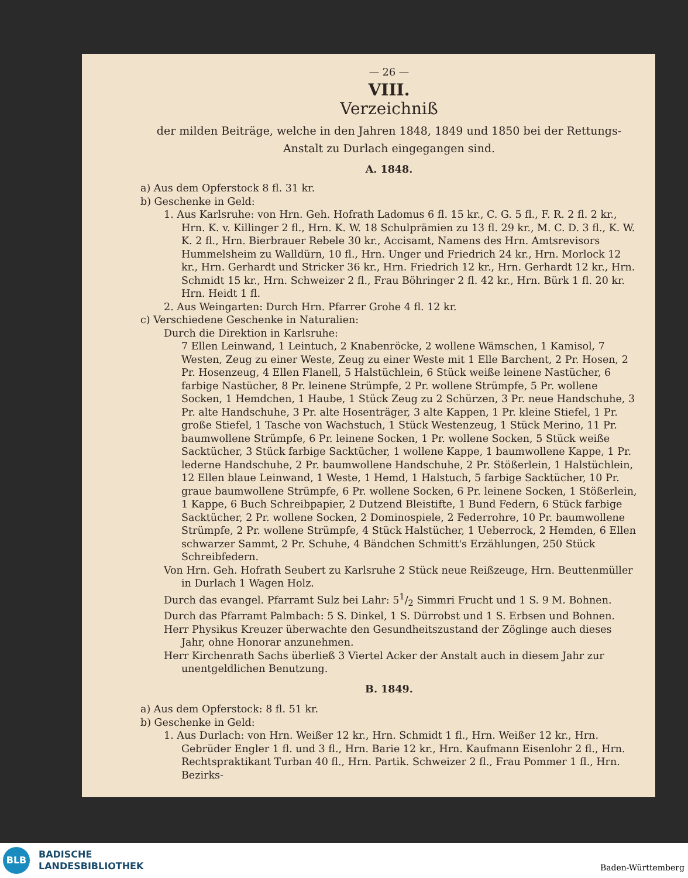— 26 —
VIII.
Verzeichniß
der milden Beiträge, welche in den Jahren 1848, 1849 und 1850 bei der Rettungs-Anstalt zu Durlach eingegangen sind.
A. 1848.
a) Aus dem Opferstock 8 fl. 31 kr.
b) Geschenke in Geld:
1. Aus Karlsruhe: von Hrn. Geh. Hofrath Ladomus 6 fl. 15 kr., C. G. 5 fl., F. R. 2 fl. 2 kr., Hrn. K. v. Killinger 2 fl., Hrn. K. W. 18 Schulprämien zu 13 fl. 29 kr., M. C. D. 3 fl., K. W. K. 2 fl., Hrn. Bierbrauer Rebele 30 kr., Accisamt, Namens des Hrn. Amtsrevisors Hummelsheim zu Walldürn, 10 fl., Hrn. Unger und Friedrich 24 kr., Hrn. Morlock 12 kr., Hrn. Gerhardt und Stricker 36 kr., Hrn. Friedrich 12 kr., Hrn. Gerhardt 12 kr., Hrn. Schmidt 15 kr., Hrn. Schweizer 2 fl., Frau Böhringer 2 fl. 42 kr., Hrn. Bürk 1 fl. 20 kr. Hrn. Heidt 1 fl.
2. Aus Weingarten: Durch Hrn. Pfarrer Grohe 4 fl. 12 kr.
c) Verschiedene Geschenke in Naturalien:
Durch die Direktion in Karlsruhe:
7 Ellen Leinwand, 1 Leintuch, 2 Knabenröcke, 2 wollene Wämschen, 1 Kamisol, 7 Westen, Zeug zu einer Weste, Zeug zu einer Weste mit 1 Elle Barchent, 2 Pr. Hosen, 2 Pr. Hosenzeug, 4 Ellen Flanell, 5 Halstüchlein, 6 Stück weiße leinene Nastücher, 6 farbige Nastücher, 8 Pr. leinene Strümpfe, 2 Pr. wollene Strümpfe, 5 Pr. wollene Socken, 1 Hemdchen, 1 Haube, 1 Stück Zeug zu 2 Schürzen, 3 Pr. neue Handschuhe, 3 Pr. alte Handschuhe, 3 Pr. alte Hosenträger, 3 alte Kappen, 1 Pr. kleine Stiefel, 1 Pr. große Stiefel, 1 Tasche von Wachstuch, 1 Stück Westenzeug, 1 Stück Merino, 11 Pr. baumwollene Strümpfe, 6 Pr. leinene Socken, 1 Pr. wollene Socken, 5 Stück weiße Sacktücher, 3 Stück farbige Sacktücher, 1 wollene Kappe, 1 baumwollene Kappe, 1 Pr. lederne Handschuhe, 2 Pr. baumwollene Handschuhe, 2 Pr. Stößerlein, 1 Halstüchlein, 12 Ellen blaue Leinwand, 1 Weste, 1 Hemd, 1 Halstuch, 5 farbige Sacktücher, 10 Pr. graue baumwollene Strümpfe, 6 Pr. wollene Socken, 6 Pr. leinene Socken, 1 Stößerlein, 1 Kappe, 6 Buch Schreibpapier, 2 Dutzend Bleistifte, 1 Bund Federn, 6 Stück farbige Sacktücher, 2 Pr. wollene Socken, 2 Dominospiele, 2 Federrohre, 10 Pr. baumwollene Strümpfe, 2 Pr. wollene Strümpfe, 4 Stück Halstücher, 1 Ueberrock, 2 Hemden, 6 Ellen schwarzer Sammt, 2 Pr. Schuhe, 4 Bändchen Schmitt's Erzählungen, 250 Stück Schreibfedern.
Von Hrn. Geh. Hofrath Seubert zu Karlsruhe 2 Stück neue Reißzeuge, Hrn. Beuttenmüller in Durlach 1 Wagen Holz.
Durch das evangel. Pfarramt Sulz bei Lahr: 51/2 Simmri Frucht und 1 S. 9 M. Bohnen.
Durch das Pfarramt Palmbach: 5 S. Dinkel, 1 S. Dürrobst und 1 S. Erbsen und Bohnen.
Herr Physikus Kreuzer überwachte den Gesundheitszustand der Zöglinge auch dieses Jahr, ohne Honorar anzunehmen.
Herr Kirchenrath Sachs überließ 3 Viertel Acker der Anstalt auch in diesem Jahr zur unentgeldlichen Benutzung.
B. 1849.
a) Aus dem Opferstock: 8 fl. 51 kr.
b) Geschenke in Geld:
1. Aus Durlach: von Hrn. Weißer 12 kr., Hrn. Schmidt 1 fl., Hrn. Weißer 12 kr., Hrn. Gebrüder Engler 1 fl. und 3 fl., Hrn. Barie 12 kr., Hrn. Kaufmann Eisenlohr 2 fl., Hrn. Rechtspraktikant Turban 40 fl., Hrn. Partik. Schweizer 2 fl., Frau Pommer 1 fl., Hrn. Bezirks-
BLB
BADISCHE
LANDESBIBLIOTHEK
Baden-Württemberg